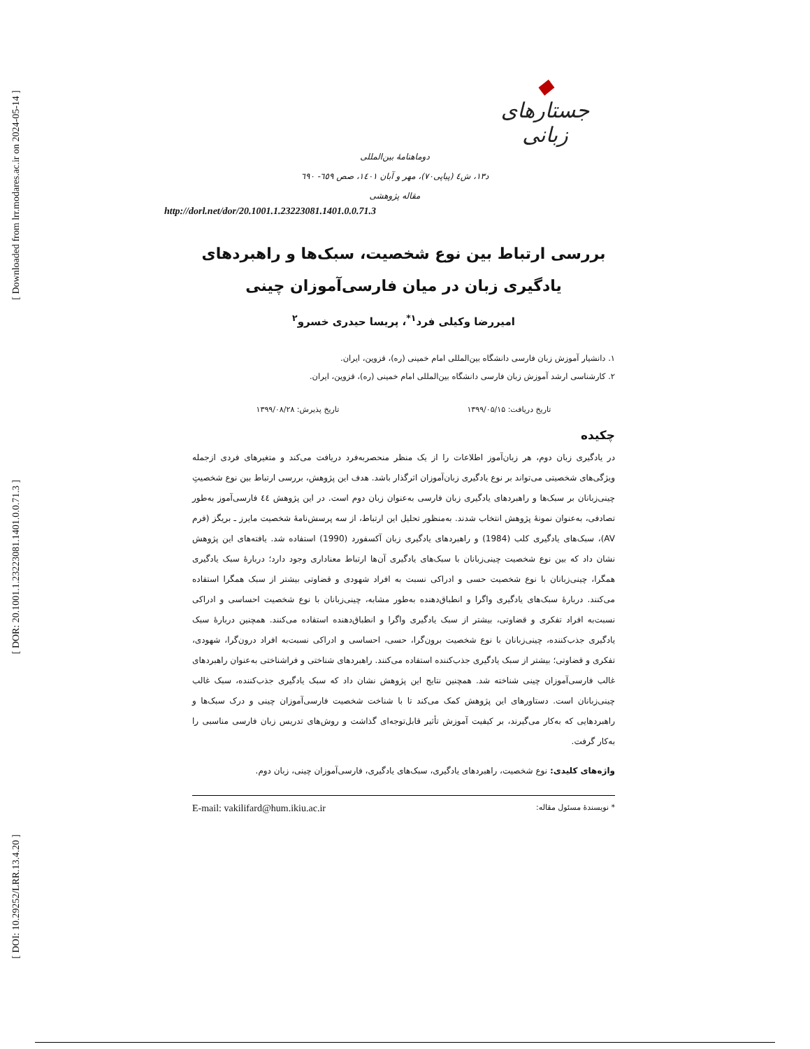[ Downloaded from lrr.modares.ac.ir on 2024-05-14 ]
[ DOR: 20.1001.1.23223081.1401.0.0.71.3 ]
[ DOI: 10.29252/LRR.13.4.20 ]
◆
جستارهای زبانی
دوماهنامهٔ بین‌المللی
د۱۳، ش٤ (پیاپی۷۰)، مهر و آبان ۱٤۰۱، صص ٦٥٩- ٦٩۰
مقاله پژوهشی
http://dorl.net/dor/20.1001.1.23223081.1401.0.0.71.3
بررسی ارتباط بین نوع شخصیت، سبک‌ها و راهبردهای
یادگیری زبان در میان فارسی‌آموزان چینی
امیررضا وکیلی فرد<sup>۱*</sup>، پریسا حیدری خسرو<sup>۲</sup>
۱. دانشیار آموزش زبان فارسی دانشگاه بین‌المللی امام خمینی (ره)، قزوین، ایران.
۲. کارشناسی ارشد آموزش زبان فارسی دانشگاه بین‌المللی امام خمینی (ره)، قزوین، ایران.
تاریخ دریافت: ۱۳۹۹/۰۵/۱۵ تاریخ پذیرش: ۱۳۹۹/۰۸/۲۸
چکیده
در یادگیری زبان دوم، هر زبان‌آموز اطلاعات را از یک منظر منحصربه‌فرد دریافت می‌کند و متغیرهای فردی ازجمله ویژگی‌های شخصیتی می‌تواند بر نوع یادگیری زبان‌آموزان اثرگذار باشد. هدف این پژوهش، بررسی ارتباط بین نوع شخصیتِ چینی‌زبانان بر سبک‌ها و راهبردهای یادگیری زبان فارسی به‌عنوان زبان دوم است. در این پژوهش ٤٤ فارسی‌آموز به‌طور تصادفی، به‌عنوان نمونهٔ پژوهش انتخاب شدند. به‌منظور تحلیل این ارتباط، از سه پرسش‌نامهٔ شخصیت مایرز ـ بریگز (فرم AV)، سبک‌های یادگیری کلب (1984) و راهبردهای یادگیری زبان آکسفورد (1990) استفاده شد. یافته‌های این پژوهش نشان داد که بین نوع شخصیت چینی‌زبانان با سبک‌های یادگیری آن‌ها ارتباط معناداری وجود دارد؛ دربارهٔ سبک یادگیری همگرا، چینی‌زبانان با نوع شخصیت حسی و ادراکی نسبت به افراد شهودی و قضاوتی بیشتر از سبک همگرا استفاده می‌کنند. دربارهٔ سبک‌های یادگیری واگرا و انطباق‌دهنده به‌طور مشابه، چینی‌زبانان با نوع شخصیت احساسی و ادراکی نسبت‌به افراد تفکری و قضاوتی، بیشتر از سبک یادگیری واگرا و انطباق‌دهنده استفاده می‌کنند. همچنین دربارهٔ سبک یادگیری جذب‌کننده، چینی‌زبانان با نوع شخصیت برون‌گرا، حسی، احساسی و ادراکی نسبت‌به افراد درون‌گرا، شهودی، تفکری و قضاوتی؛ بیشتر از سبک یادگیری جذب‌کننده استفاده می‌کنند. راهبردهای شناختی و فراشناختی به‌عنوان راهبردهای غالب فارسی‌آموزان چینی شناخته شد. همچنین نتایج این پژوهش نشان داد که سبک یادگیری جذب‌کننده، سبک غالب چینی‌زبانان است. دستاورهای این پژوهش کمک می‌کند تا با شناخت شخصیت فارسی‌آموزان چینی و درک سبک‌ها و راهبردهایی که به‌کار می‌گیرند، بر کیفیت آموزش تأثیر قابل‌توجه‌ای گذاشت و روش‌های تدریس زبان فارسی مناسبی را به‌کار گرفت.
واژه‌های کلیدی: نوع شخصیت، راهبردهای یادگیری، سبک‌های یادگیری، فارسی‌آموزان چینی، زبان دوم.
* نویسندهٔ مسئول مقاله: E-mail: vakilifard@hum.ikiu.ac.ir